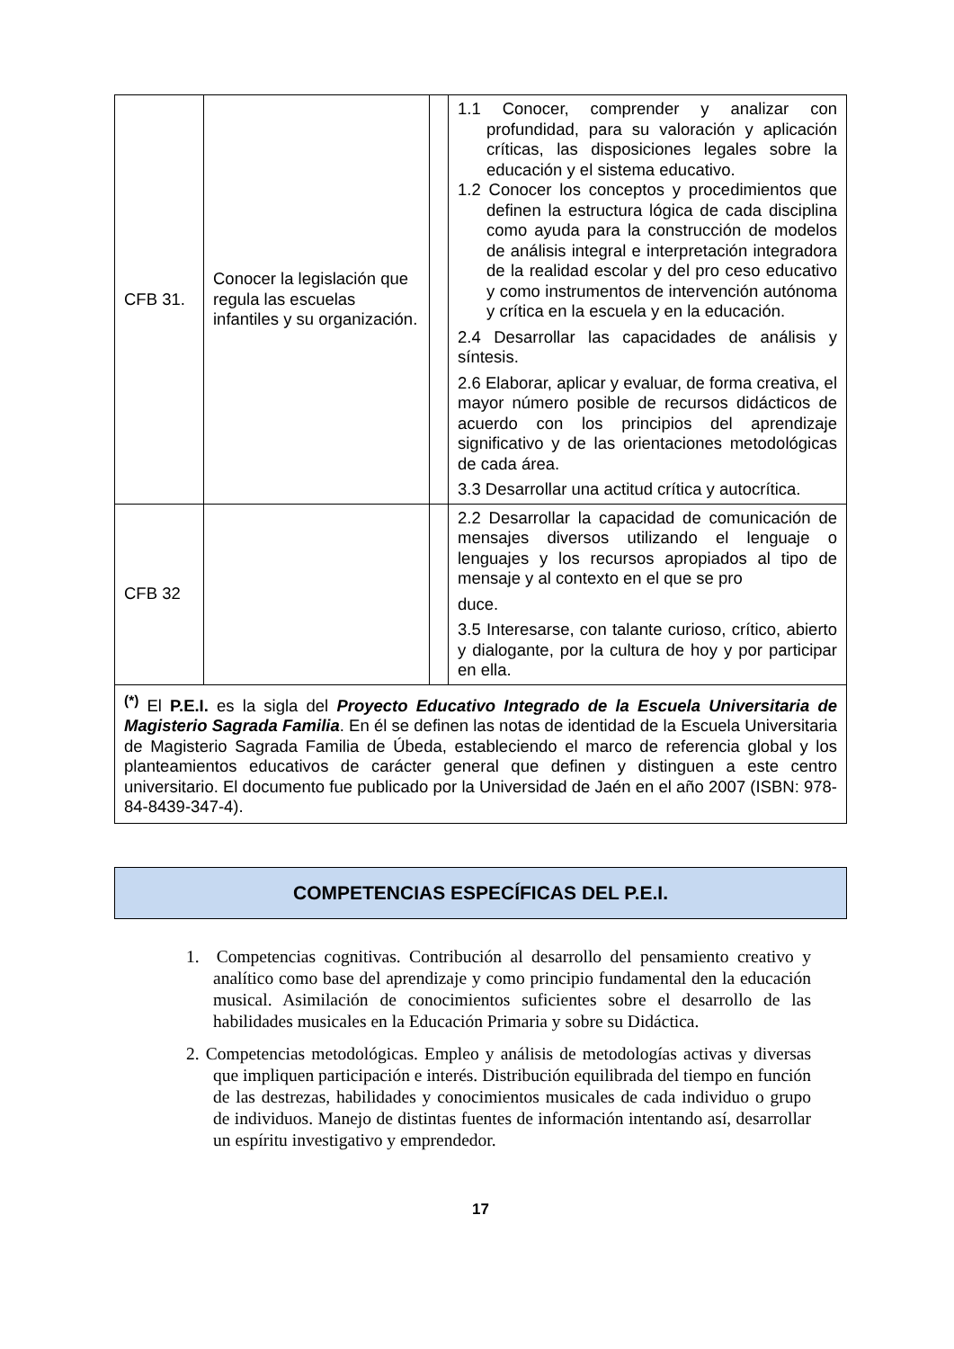| CFB 31. | Conocer la legislación que regula las escuelas infantiles y su organización. | | 1.1 Conocer, comprender y analizar con profundidad, para su valoración y aplicación críticas, las disposiciones legales sobre la educación y el sistema educativo. 1.2 Conocer los conceptos y procedimientos que definen la estructura lógica de cada disciplina como ayuda para la construcción de modelos de análisis integral e interpretación integradora de la realidad escolar y del pro ceso educativo y como instrumentos de intervención autónoma y crítica en la escuela y en la educación. 2.4 Desarrollar las capacidades de análisis y síntesis. 2.6 Elaborar, aplicar y evaluar, de forma creativa, el mayor número posible de recursos didácticos de acuerdo con los principios del aprendizaje significativo y de las orientaciones metodológicas de cada área. 3.3 Desarrollar una actitud crítica y autocrítica. |
| CFB 32 | | | 2.2 Desarrollar la capacidad de comunicación de mensajes diversos utilizando el lenguaje o lenguajes y los recursos apropiados al tipo de mensaje y al contexto en el que se pro duce. 3.5 Interesarse, con talante curioso, crítico, abierto y dialogante, por la cultura de hoy y por participar en ella. |
| <sup>(*)</sup> El P.E.I. es la sigla del Proyecto Educativo Integrado de la Escuela Universitaria de Magisterio Sagrada Familia . En él se definen las notas de identidad de la Escuela Universitaria de Magisterio Sagrada Familia de Úbeda, estableciendo el marco de referencia global y los planteamientos educativos de carácter general que definen y distinguen a este centro universitario. El documento fue publicado por la Universidad de Jaén en el año 2007 (ISBN: 978-84-8439-347-4). | | | |
COMPETENCIAS ESPECÍFICAS DEL P.E.I.
1. Competencias cognitivas. Contribución al desarrollo del pensamiento creativo y analítico como base del aprendizaje y como principio fundamental den la educación musical. Asimilación de conocimientos suficientes sobre el desarrollo de las habilidades musicales en la Educación Primaria y sobre su Didáctica.
2. Competencias metodológicas. Empleo y análisis de metodologías activas y diversas que impliquen participación e interés. Distribución equilibrada del tiempo en función de las destrezas, habilidades y conocimientos musicales de cada individuo o grupo de individuos. Manejo de distintas fuentes de información intentando así, desarrollar un espíritu investigativo y emprendedor.
17